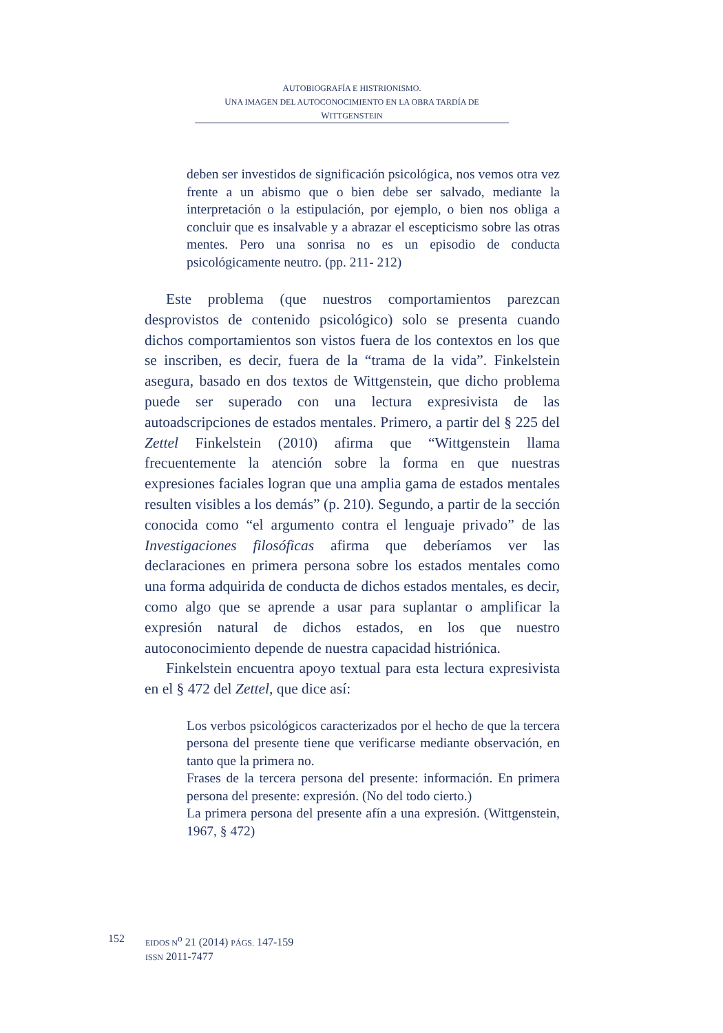AUTOBIOGRAFÍA E HISTRIONISMO.
UNA IMAGEN DEL AUTOCONOCIMIENTO EN LA OBRA TARDÍA DE WITTGENSTEIN
deben ser investidos de significación psicológica, nos vemos otra vez frente a un abismo que o bien debe ser salvado, mediante la interpretación o la estipulación, por ejemplo, o bien nos obliga a concluir que es insalvable y a abrazar el escepticismo sobre las otras mentes. Pero una sonrisa no es un episodio de conducta psicológicamente neutro. (pp. 211- 212)
Este problema (que nuestros comportamientos parezcan desprovistos de contenido psicológico) solo se presenta cuando dichos comportamientos son vistos fuera de los contextos en los que se inscriben, es decir, fuera de la “trama de la vida”. Finkelstein asegura, basado en dos textos de Wittgenstein, que dicho problema puede ser superado con una lectura expresivista de las autoadscripciones de estados mentales. Primero, a partir del § 225 del Zettel Finkelstein (2010) afirma que “Wittgenstein llama frecuentemente la atención sobre la forma en que nuestras expresiones faciales logran que una amplia gama de estados mentales resulten visibles a los demás” (p. 210). Segundo, a partir de la sección conocida como “el argumento contra el lenguaje privado” de las Investigaciones filosóficas afirma que deberíamos ver las declaraciones en primera persona sobre los estados mentales como una forma adquirida de conducta de dichos estados mentales, es decir, como algo que se aprende a usar para suplantar o amplificar la expresión natural de dichos estados, en los que nuestro autoconocimiento depende de nuestra capacidad histriónica.
Finkelstein encuentra apoyo textual para esta lectura expresivista en el § 472 del Zettel, que dice así:
Los verbos psicológicos caracterizados por el hecho de que la tercera persona del presente tiene que verificarse mediante observación, en tanto que la primera no.
Frases de la tercera persona del presente: información. En primera persona del presente: expresión. (No del todo cierto.)
La primera persona del presente afín a una expresión. (Wittgenstein, 1967, § 472)
152
EIDOS N<sup>o</sup> 21 (2014) PÁGS. 147-159
ISSN 2011-7477